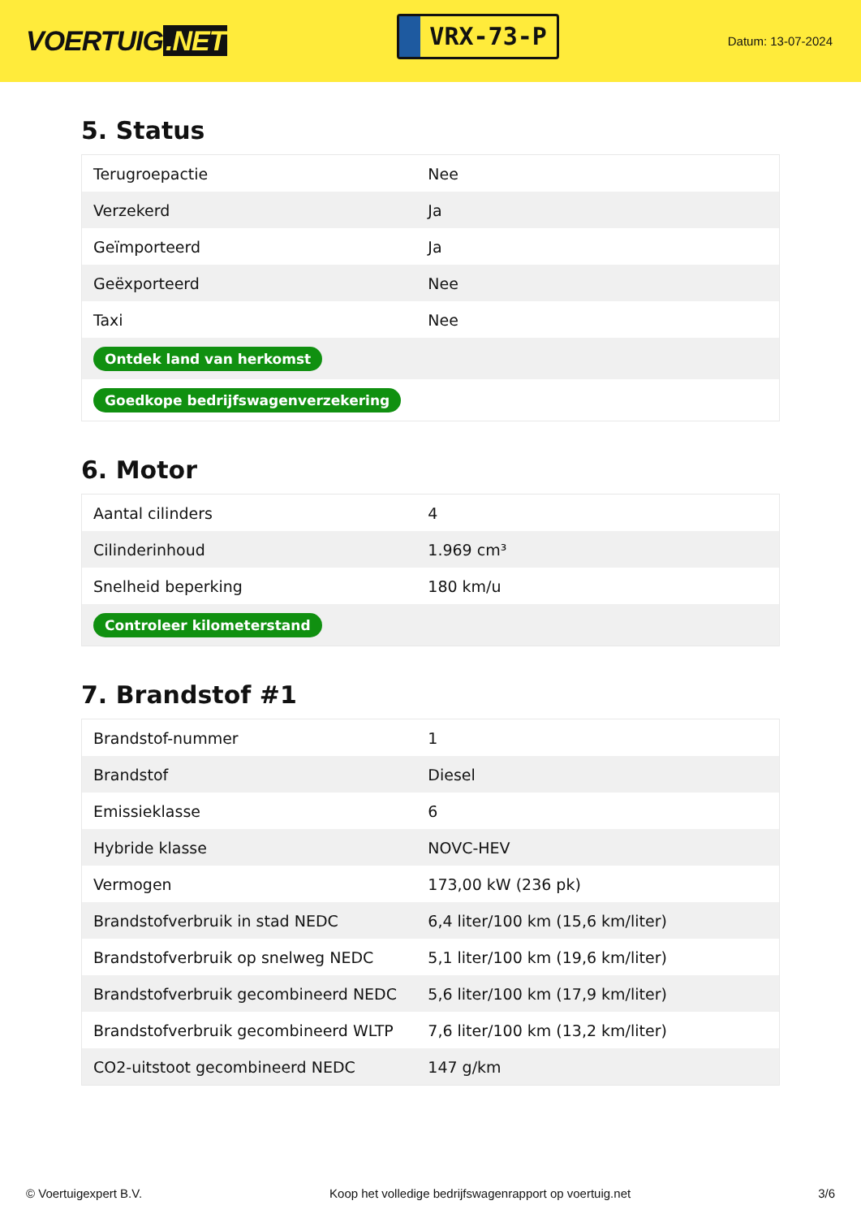VOERTUIG.NET
VRX-73-P
Datum: 13-07-2024
5. Status
| Terugroepactie | Nee |
| Verzekerd | Ja |
| Geïmporteerd | Ja |
| Geëxporteerd | Nee |
| Taxi | Nee |
| Ontdek land van herkomst | |
| Goedkope bedrijfswagenverzekering | |
6. Motor
| Aantal cilinders | 4 |
| Cilinderinhoud | 1.969 cm³ |
| Snelheid beperking | 180 km/u |
| Controleer kilometerstand | |
7. Brandstof #1
| Brandstof-nummer | 1 |
| Brandstof | Diesel |
| Emissieklasse | 6 |
| Hybride klasse | NOVC-HEV |
| Vermogen | 173,00 kW (236 pk) |
| Brandstofverbruik in stad NEDC | 6,4 liter/100 km (15,6 km/liter) |
| Brandstofverbruik op snelweg NEDC | 5,1 liter/100 km (19,6 km/liter) |
| Brandstofverbruik gecombineerd NEDC | 5,6 liter/100 km (17,9 km/liter) |
| Brandstofverbruik gecombineerd WLTP | 7,6 liter/100 km (13,2 km/liter) |
| CO2-uitstoot gecombineerd NEDC | 147 g/km |
© Voertuigexpert B.V. Koop het volledige bedrijfswagenrapport op voertuig.net 3/6